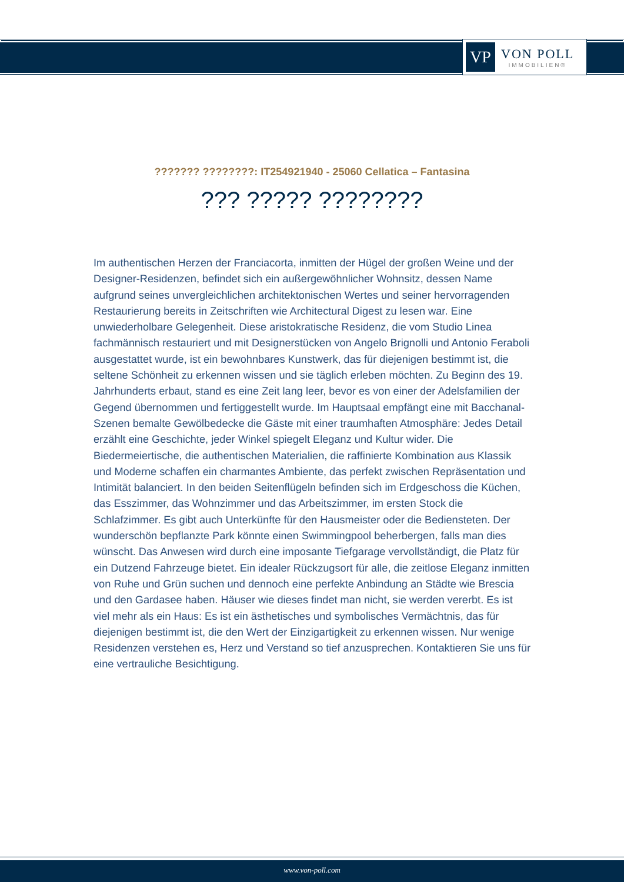VP
VON POLL
IMMOBILIEN®
??????? ????????: IT254921940 - 25060 Cellatica – Fantasina
??? ????? ????????
Im authentischen Herzen der Franciacorta, inmitten der Hügel der großen Weine und der Designer-Residenzen, befindet sich ein außergewöhnlicher Wohnsitz, dessen Name aufgrund seines unvergleichlichen architektonischen Wertes und seiner hervorragenden Restaurierung bereits in Zeitschriften wie Architectural Digest zu lesen war. Eine unwiederholbare Gelegenheit. Diese aristokratische Residenz, die vom Studio Linea fachmännisch restauriert und mit Designerstücken von Angelo Brignolli und Antonio Feraboli ausgestattet wurde, ist ein bewohnbares Kunstwerk, das für diejenigen bestimmt ist, die seltene Schönheit zu erkennen wissen und sie täglich erleben möchten. Zu Beginn des 19. Jahrhunderts erbaut, stand es eine Zeit lang leer, bevor es von einer der Adelsfamilien der Gegend übernommen und fertiggestellt wurde. Im Hauptsaal empfängt eine mit Bacchanal-Szenen bemalte Gewölbedecke die Gäste mit einer traumhaften Atmosphäre: Jedes Detail erzählt eine Geschichte, jeder Winkel spiegelt Eleganz und Kultur wider. Die Biedermeiertische, die authentischen Materialien, die raffinierte Kombination aus Klassik und Moderne schaffen ein charmantes Ambiente, das perfekt zwischen Repräsentation und Intimität balanciert. In den beiden Seitenflügeln befinden sich im Erdgeschoss die Küchen, das Esszimmer, das Wohnzimmer und das Arbeitszimmer, im ersten Stock die Schlafzimmer. Es gibt auch Unterkünfte für den Hausmeister oder die Bediensteten. Der wunderschön bepflanzte Park könnte einen Swimmingpool beherbergen, falls man dies wünscht. Das Anwesen wird durch eine imposante Tiefgarage vervollständigt, die Platz für ein Dutzend Fahrzeuge bietet. Ein idealer Rückzugsort für alle, die zeitlose Eleganz inmitten von Ruhe und Grün suchen und dennoch eine perfekte Anbindung an Städte wie Brescia und den Gardasee haben. Häuser wie dieses findet man nicht, sie werden vererbt. Es ist viel mehr als ein Haus: Es ist ein ästhetisches und symbolisches Vermächtnis, das für diejenigen bestimmt ist, die den Wert der Einzigartigkeit zu erkennen wissen. Nur wenige Residenzen verstehen es, Herz und Verstand so tief anzusprechen. Kontaktieren Sie uns für eine vertrauliche Besichtigung.
www.von-poll.com